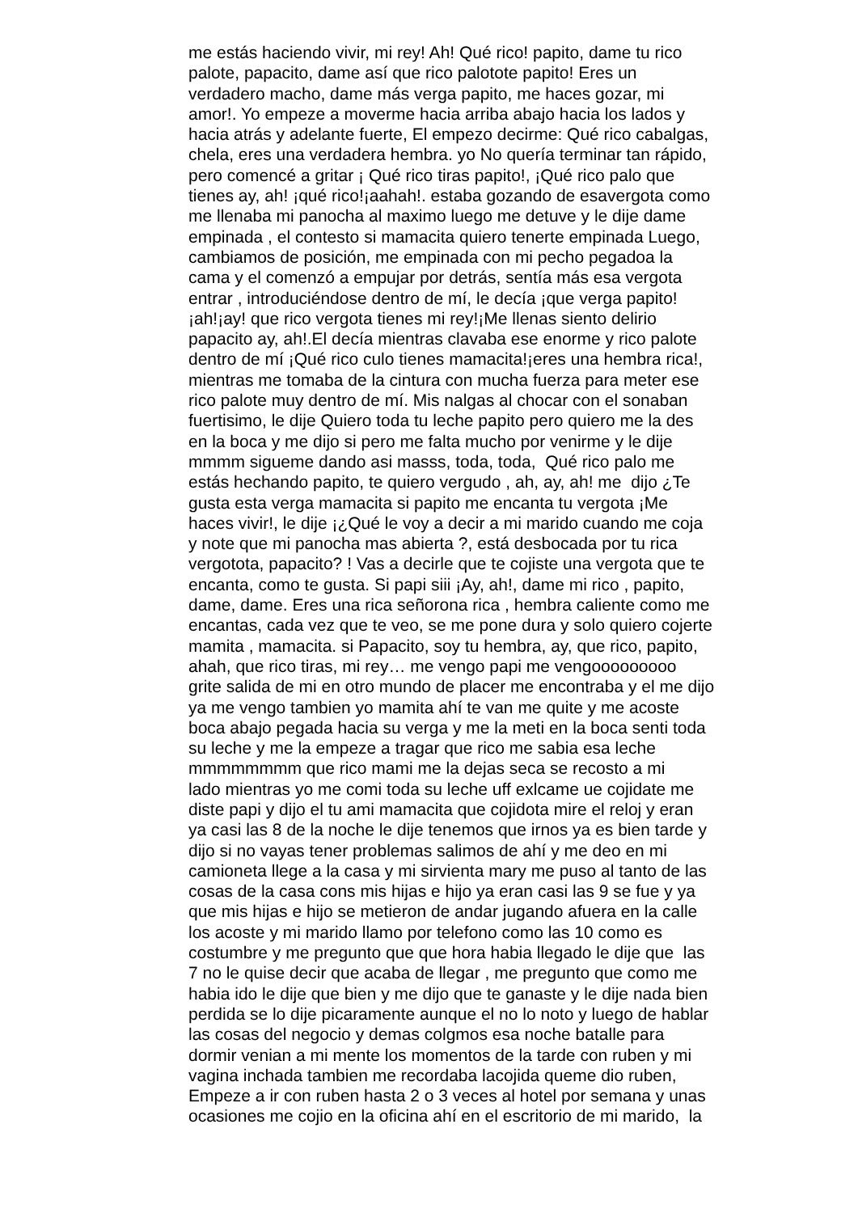me estás haciendo vivir, mi rey! Ah! Qué rico! papito, dame tu rico
palote, papacito, dame así que rico palotote papito! Eres un
verdadero macho, dame más verga papito, me haces gozar, mi
amor!. Yo empeze a moverme hacia arriba abajo hacia los lados y
hacia atrás y adelante fuerte, El empezo decirme: Qué rico cabalgas,
chela, eres una verdadera hembra. yo No quería terminar tan rápido,
pero comencé a gritar ¡ Qué rico tiras papito!, ¡Qué rico palo que
tienes ay, ah! ¡qué rico!¡aahah!. estaba gozando de esavergota como
me llenaba mi panocha al maximo luego me detuve y le dije dame
empinada , el contesto si mamacita quiero tenerte empinada Luego,
cambiamos de posición, me empinada con mi pecho pegadoa la
cama y el comenzó a empujar por detrás, sentía más esa vergota
entrar , introduciéndose dentro de mí, le decía ¡que verga papito!
¡ah!¡ay! que rico vergota tienes mi rey!¡Me llenas siento delirio
papacito ay, ah!.El decía mientras clavaba ese enorme y rico palote
dentro de mí ¡Qué rico culo tienes mamacita!¡eres una hembra rica!,
mientras me tomaba de la cintura con mucha fuerza para meter ese
rico palote muy dentro de mí. Mis nalgas al chocar con el sonaban
fuertisimo, le dije Quiero toda tu leche papito pero quiero me la des
en la boca y me dijo si pero me falta mucho por venirme y le dije
mmmm sigueme dando asi masss, toda, toda, Qué rico palo me
estás hechando papito, te quiero vergudo , ah, ay, ah! me dijo ¿Te
gusta esta verga mamacita si papito me encanta tu vergota ¡Me
haces vivir!, le dije ¡¿Qué le voy a decir a mi marido cuando me coja
y note que mi panocha mas abierta ?, está desbocada por tu rica
vergotota, papacito? ! Vas a decirle que te cojiste una vergota que te
encanta, como te gusta. Si papi siii ¡Ay, ah!, dame mi rico , papito,
dame, dame. Eres una rica señorona rica , hembra caliente como me
encantas, cada vez que te veo, se me pone dura y solo quiero cojerte
mamita , mamacita. si Papacito, soy tu hembra, ay, que rico, papito,
ahah, que rico tiras, mi rey… me vengo papi me vengooooooooo
grite salida de mi en otro mundo de placer me encontraba y el me dijo
ya me vengo tambien yo mamita ahí te van me quite y me acoste
boca abajo pegada hacia su verga y me la meti en la boca senti toda
su leche y me la empeze a tragar que rico me sabia esa leche
mmmmmmmm que rico mami me la dejas seca se recosto a mi
lado mientras yo me comi toda su leche uff exlcame ue cojidate me
diste papi y dijo el tu ami mamacita que cojidota mire el reloj y eran
ya casi las 8 de la noche le dije tenemos que irnos ya es bien tarde y
dijo si no vayas tener problemas salimos de ahí y me deo en mi
camioneta llege a la casa y mi sirvienta mary me puso al tanto de las
cosas de la casa cons mis hijas e hijo ya eran casi las 9 se fue y ya
que mis hijas e hijo se metieron de andar jugando afuera en la calle
los acoste y mi marido llamo por telefono como las 10 como es
costumbre y me pregunto que que hora habia llegado le dije que las
7 no le quise decir que acaba de llegar , me pregunto que como me
habia ido le dije que bien y me dijo que te ganaste y le dije nada bien
perdida se lo dije picaramente aunque el no lo noto y luego de hablar
las cosas del negocio y demas colgmos esa noche batalle para
dormir venian a mi mente los momentos de la tarde con ruben y mi
vagina inchada tambien me recordaba lacojida queme dio ruben,
Empeze a ir con ruben hasta 2 o 3 veces al hotel por semana y unas
ocasiones me cojio en la oficina ahí en el escritorio de mi marido, la